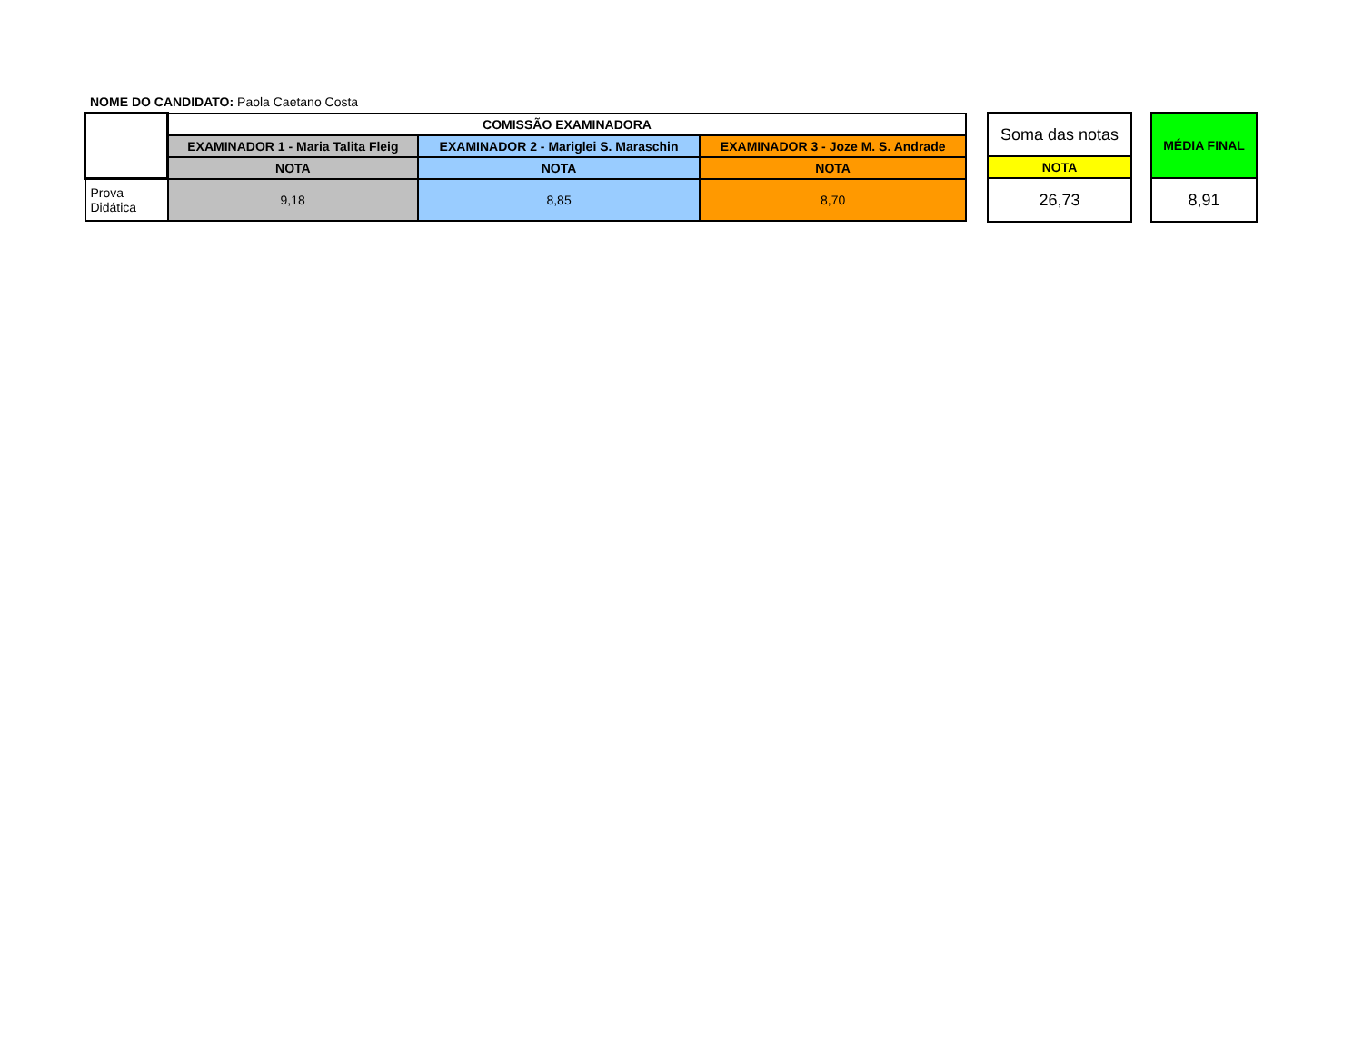NOME DO CANDIDATO: Paola Caetano Costa
| | COMISSÃO EXAMINADORA | | |
| | EXAMINADOR 1 - Maria Talita Fleig | EXAMINADOR 2 - Mariglei S. Maraschin | EXAMINADOR 3 - Joze M. S. Andrade |
| | NOTA | NOTA | NOTA |
| Prova Didática | 9,18 | 8,85 | 8,70 |
| Soma das notas |
| NOTA |
| 26,73 |
| MÉDIA FINAL |
| --- |
| 8,91 |